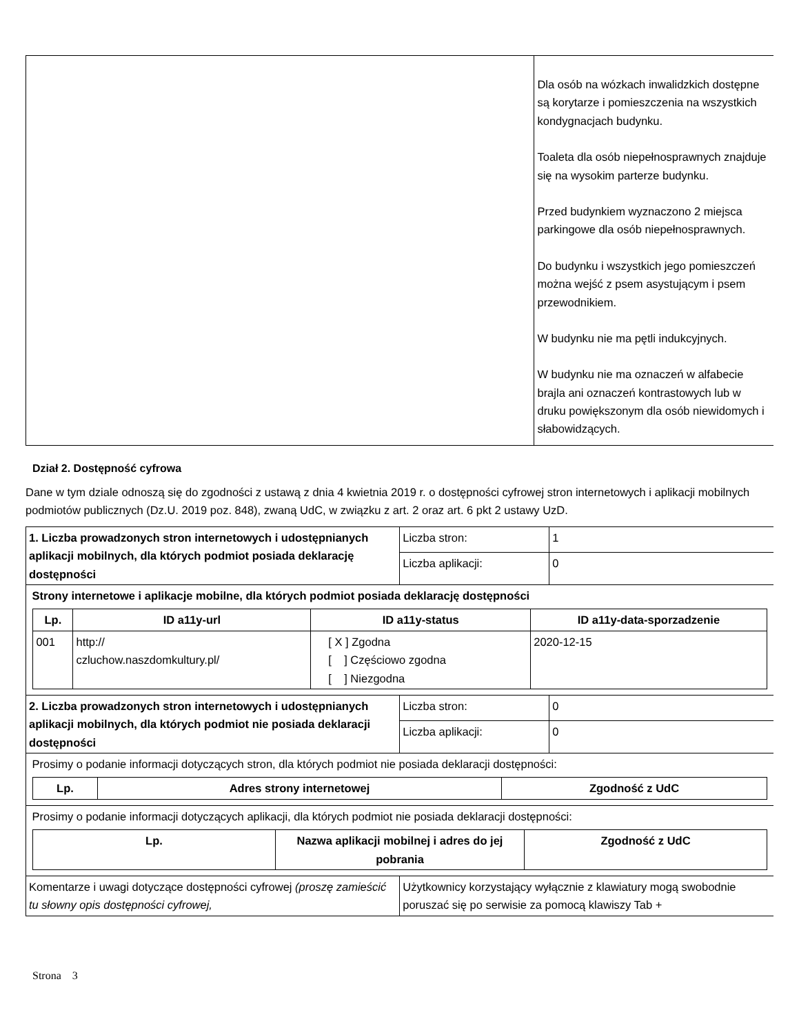| | Dla osób na wózkach inwalidzkich dostępne są korytarze i pomieszczenia na wszystkich kondygnacjach budynku. Toaleta dla osób niepełnosprawnych znajduje się na wysokim parterze budynku. Przed budynkiem wyznaczono 2 miejsca parkingowe dla osób niepełnosprawnych. Do budynku i wszystkich jego pomieszczeń można wejść z psem asystującym i psem przewodnikiem. W budynku nie ma pętli indukcyjnych. W budynku nie ma oznaczeń w alfabecie brajla ani oznaczeń kontrastowych lub w druku powiększonym dla osób niewidomych i słabowidzących. |
Dział 2. Dostępność cyfrowa
Dane w tym dziale odnoszą się do zgodności z ustawą z dnia 4 kwietnia 2019 r. o dostępności cyfrowej stron internetowych i aplikacji mobilnych podmiotów publicznych (Dz.U. 2019 poz. 848), zwaną UdC, w związku z art. 2 oraz art. 6 pkt 2 ustawy UzD.
| 1. Liczba prowadzonych stron internetowych i udostępnianych aplikacji mobilnych, dla których podmiot posiada deklarację dostępności | Liczba stron: | 1 |
| | Liczba aplikacji: | 0 |
| Strony internetowe i aplikacje mobilne, dla których podmiot posiada deklarację dostępności / Lp. / ID a11y-url / ID a11y-status / ID a11y-data-sporzadzenie / / --- / --- / --- / --- / / 001 / http:// czluchow.naszdomkultury.pl/ / [ X ] Zgodna [ ] Częściowo zgodna [ ] Niezgodna / 2020-12-15 / | | |
| 2. Liczba prowadzonych stron internetowych i udostępnianych aplikacji mobilnych, dla których podmiot nie posiada deklaracji dostępności | Liczba stron: | 0 |
| | Liczba aplikacji: | 0 |
| Prosimy o podanie informacji dotyczących stron, dla których podmiot nie posiada deklaracji dostępności: / Lp. / Adres strony internetowej / Zgodność z UdC / / --- / --- / --- / | | |
| Prosimy o podanie informacji dotyczących aplikacji, dla których podmiot nie posiada deklaracji dostępności: / Lp. / Nazwa aplikacji mobilnej i adres do jej pobrania / Zgodność z UdC / / --- / --- / --- / | | |
| Komentarze i uwagi dotyczące dostępności cyfrowej (proszę zamieścić tu słowny opis dostępności cyfrowej, | Użytkownicy korzystający wyłącznie z klawiatury mogą swobodnie poruszać się po serwisie za pomocą klawiszy Tab + | |
Strona 3